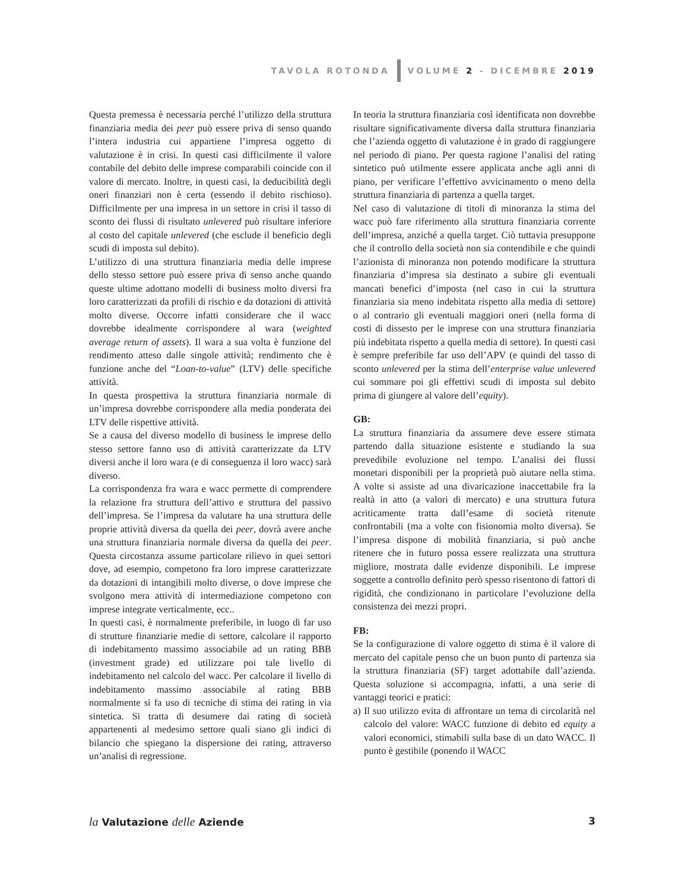TAVOLA ROTONDA VOLUME 2 - DICEMBRE 2019
Questa premessa è necessaria perché l’utilizzo della struttura finanziaria media dei peer può essere priva di senso quando l’intera industria cui appartiene l’impresa oggetto di valutazione è in crisi. In questi casi difficilmente il valore contabile del debito delle imprese comparabili coincide con il valore di mercato. Inoltre, in questi casi, la deducibilità degli oneri finanziari non è certa (essendo il debito rischioso). Difficilmente per una impresa in un settore in crisi il tasso di sconto dei flussi di risultato unlevered può risultare inferiore al costo del capitale unlevered (che esclude il beneficio degli scudi di imposta sul debito).
L’utilizzo di una struttura finanziaria media delle imprese dello stesso settore può essere priva di senso anche quando queste ultime adottano modelli di business molto diversi fra loro caratterizzati da profili di rischio e da dotazioni di attività molto diverse. Occorre infatti considerare che il wacc dovrebbe idealmente corrispondere al wara (weighted average return of assets). Il wara a sua volta è funzione del rendimento atteso dalle singole attività; rendimento che è funzione anche del “Loan-to-value” (LTV) delle specifiche attività.
In questa prospettiva la struttura finanziaria normale di un’impresa dovrebbe corrispondere alla media ponderata dei LTV delle rispettive attività.
Se a causa del diverso modello di business le imprese dello stesso settore fanno uso di attività caratterizzate da LTV diversi anche il loro wara (e di conseguenza il loro wacc) sarà diverso.
La corrispondenza fra wara e wacc permette di comprendere la relazione fra struttura dell’attivo e struttura del passivo dell’impresa. Se l’impresa da valutare ha una struttura delle proprie attività diversa da quella dei peer, dovrà avere anche una struttura finanziaria normale diversa da quella dei peer. Questa circostanza assume particolare rilievo in quei settori dove, ad esempio, competono fra loro imprese caratterizzate da dotazioni di intangibili molto diverse, o dove imprese che svolgono mera attività di intermediazione competono con imprese integrate verticalmente, ecc..
In questi casi, è normalmente preferibile, in luogo di far uso di strutture finanziarie medie di settore, calcolare il rapporto di indebitamento massimo associabile ad un rating BBB (investment grade) ed utilizzare poi tale livello di indebitamento nel calcolo del wacc. Per calcolare il livello di indebitamento massimo associabile al rating BBB normalmente si fa uso di tecniche di stima dei rating in via sintetica. Si tratta di desumere dai rating di società appartenenti al medesimo settore quali siano gli indici di bilancio che spiegano la dispersione dei rating, attraverso un’analisi di regressione.
In teoria la struttura finanziaria così identificata non dovrebbe risultare significativamente diversa dalla struttura finanziaria che l’azienda oggetto di valutazione è in grado di raggiungere nel periodo di piano. Per questa ragione l’analisi del rating sintetico può utilmente essere applicata anche agli anni di piano, per verificare l’effettivo avvicinamento o meno della struttura finanziaria di partenza a quella target.
Nel caso di valutazione di titoli di minoranza la stima del wacc può fare riferimento alla struttura finanziaria corrente dell’impresa, anziché a quella target. Ciò tuttavia presuppone che il controllo della società non sia contendibile e che quindi l’azionista di minoranza non potendo modificare la struttura finanziaria d’impresa sia destinato a subire gli eventuali mancati benefici d’imposta (nel caso in cui la struttura finanziaria sia meno indebitata rispetto alla media di settore) o al contrario gli eventuali maggiori oneri (nella forma di costi di dissesto per le imprese con una struttura finanziaria più indebitata rispetto a quella media di settore). In questi casi è sempre preferibile far uso dell’APV (e quindi del tasso di sconto unlevered per la stima dell’enterprise value unlevered cui sommare poi gli effettivi scudi di imposta sul debito prima di giungere al valore dell’equity).
GB:
La struttura finanziaria da assumere deve essere stimata partendo dalla situazione esistente e studiando la sua prevedibile evoluzione nel tempo. L’analisi dei flussi monetari disponibili per la proprietà può aiutare nella stima. A volte si assiste ad una divaricazione inaccettabile fra la realtà in atto (a valori di mercato) e una struttura futura acriticamente tratta dall’esame di società ritenute confrontabili (ma a volte con fisionomia molto diversa). Se l’impresa dispone di mobilità finanziaria, si può anche ritenere che in futuro possa essere realizzata una struttura migliore, mostrata dalle evidenze disponibili. Le imprese soggette a controllo definito però spesso risentono di fattori di rigidità, che condizionano in particolare l’evoluzione della consistenza dei mezzi propri.
FB:
Se la configurazione di valore oggetto di stima è il valore di mercato del capitale penso che un buon punto di partenza sia la struttura finanziaria (SF) target adottabile dall’azienda. Questa soluzione si accompagna, infatti, a una serie di vantaggi teorici e pratici:
a) Il suo utilizzo evita di affrontare un tema di circolarità nel calcolo del valore: WACC funzione di debito ed equity a valori economici, stimabili sulla base di un dato WACC. Il punto è gestibile (ponendo il WACC
la Valutazione delle Aziende 3